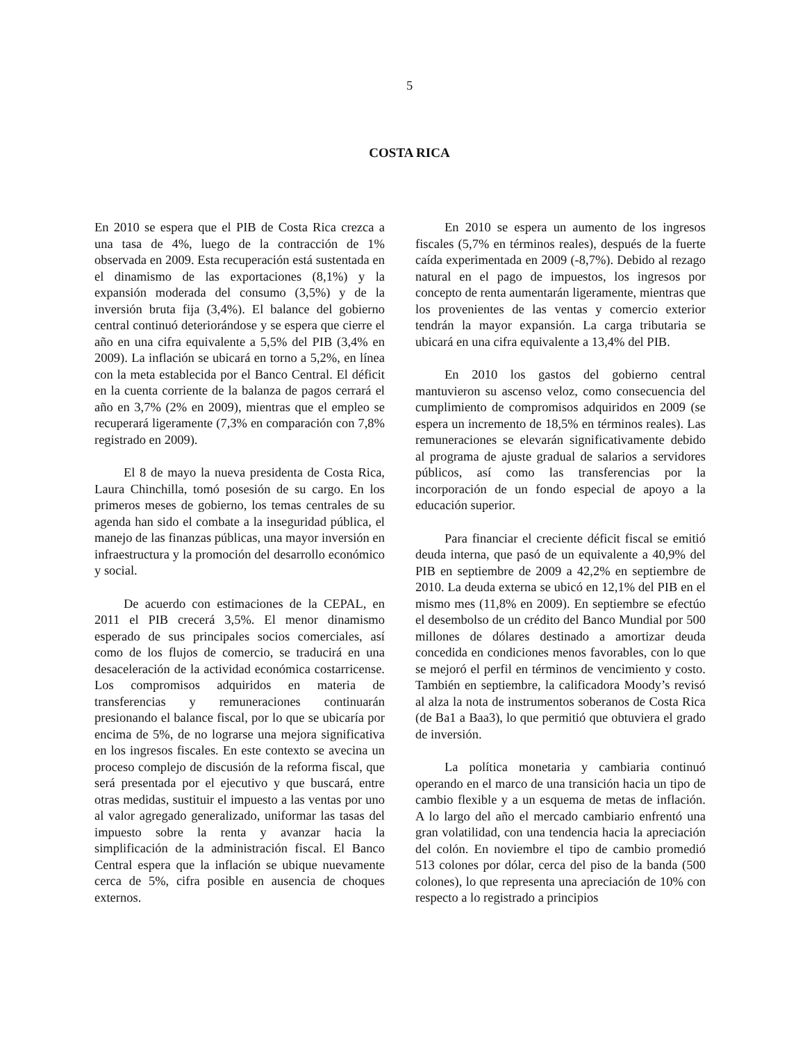5
COSTA RICA
En 2010 se espera que el PIB de Costa Rica crezca a una tasa de 4%, luego de la contracción de 1% observada en 2009. Esta recuperación está sustentada en el dinamismo de las exportaciones (8,1%) y la expansión moderada del consumo (3,5%) y de la inversión bruta fija (3,4%). El balance del gobierno central continuó deteriorándose y se espera que cierre el año en una cifra equivalente a 5,5% del PIB (3,4% en 2009). La inflación se ubicará en torno a 5,2%, en línea con la meta establecida por el Banco Central. El déficit en la cuenta corriente de la balanza de pagos cerrará el año en 3,7% (2% en 2009), mientras que el empleo se recuperará ligeramente (7,3% en comparación con 7,8% registrado en 2009).
El 8 de mayo la nueva presidenta de Costa Rica, Laura Chinchilla, tomó posesión de su cargo. En los primeros meses de gobierno, los temas centrales de su agenda han sido el combate a la inseguridad pública, el manejo de las finanzas públicas, una mayor inversión en infraestructura y la promoción del desarrollo económico y social.
De acuerdo con estimaciones de la CEPAL, en 2011 el PIB crecerá 3,5%. El menor dinamismo esperado de sus principales socios comerciales, así como de los flujos de comercio, se traducirá en una desaceleración de la actividad económica costarricense. Los compromisos adquiridos en materia de transferencias y remuneraciones continuarán presionando el balance fiscal, por lo que se ubicaría por encima de 5%, de no lograrse una mejora significativa en los ingresos fiscales. En este contexto se avecina un proceso complejo de discusión de la reforma fiscal, que será presentada por el ejecutivo y que buscará, entre otras medidas, sustituir el impuesto a las ventas por uno al valor agregado generalizado, uniformar las tasas del impuesto sobre la renta y avanzar hacia la simplificación de la administración fiscal. El Banco Central espera que la inflación se ubique nuevamente cerca de 5%, cifra posible en ausencia de choques externos.
En 2010 se espera un aumento de los ingresos fiscales (5,7% en términos reales), después de la fuerte caída experimentada en 2009 (-8,7%). Debido al rezago natural en el pago de impuestos, los ingresos por concepto de renta aumentarán ligeramente, mientras que los provenientes de las ventas y comercio exterior tendrán la mayor expansión. La carga tributaria se ubicará en una cifra equivalente a 13,4% del PIB.
En 2010 los gastos del gobierno central mantuvieron su ascenso veloz, como consecuencia del cumplimiento de compromisos adquiridos en 2009 (se espera un incremento de 18,5% en términos reales). Las remuneraciones se elevarán significativamente debido al programa de ajuste gradual de salarios a servidores públicos, así como las transferencias por la incorporación de un fondo especial de apoyo a la educación superior.
Para financiar el creciente déficit fiscal se emitió deuda interna, que pasó de un equivalente a 40,9% del PIB en septiembre de 2009 a 42,2% en septiembre de 2010. La deuda externa se ubicó en 12,1% del PIB en el mismo mes (11,8% en 2009). En septiembre se efectúo el desembolso de un crédito del Banco Mundial por 500 millones de dólares destinado a amortizar deuda concedida en condiciones menos favorables, con lo que se mejoró el perfil en términos de vencimiento y costo. También en septiembre, la calificadora Moody’s revisó al alza la nota de instrumentos soberanos de Costa Rica (de Ba1 a Baa3), lo que permitió que obtuviera el grado de inversión.
La política monetaria y cambiaria continuó operando en el marco de una transición hacia un tipo de cambio flexible y a un esquema de metas de inflación. A lo largo del año el mercado cambiario enfrentó una gran volatilidad, con una tendencia hacia la apreciación del colón. En noviembre el tipo de cambio promedió 513 colones por dólar, cerca del piso de la banda (500 colones), lo que representa una apreciación de 10% con respecto a lo registrado a principios